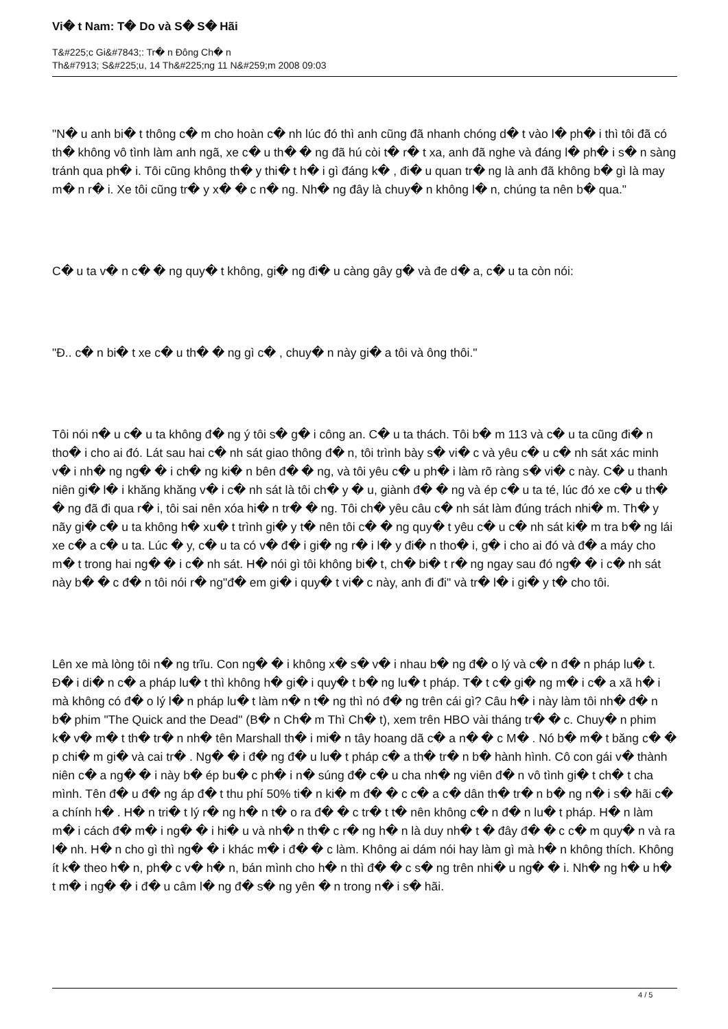Vi� t Nam: T� Do và S� S� Hãi
T&#225;c Gi&#7843;: Tr� n Đông Ch� n
Th&#7913; S&#225;u, 14 Th&#225;ng 11 N&#259;m 2008 09:03
"N� u anh bi� t thông c� m cho hoàn c� nh lúc đó thì anh cũng đã nhanh chóng d� t vào l� ph� i thì tôi đã có th� không vô tình làm anh ngã, xe c� u th� � ng đã hú còi t� r� t xa, anh đã nghe và đáng l� ph� i s� n sàng tránh qua ph� i. Tôi cũng không th� y thi� t h� i gì đáng k� , đi� u quan tr� ng là anh đã không b� gì là may m� n r� i. Xe tôi cũng tr� y x� � c n� ng. Nh� ng đây là chuy� n không l� n, chúng ta nên b� qua."
C� u ta v� n c� � ng quy� t không, gi� ng đi� u càng gây g� và đe d� a, c� u ta còn nói:
"Đ.. c� n bi� t xe c� u th� � ng gì c� , chuy� n này gi� a tôi và ông thôi."
Tôi nói n� u c� u ta không đ� ng ý tôi s� g� i công an. C� u ta thách. Tôi b� m 113 và c� u ta cũng đi� n tho� i cho ai đó. Lát sau hai c� nh sát giao thông đ� n, tôi trình bày s� vi� c và yêu c� u c� nh sát xác minh v� i nh� ng ng� � i ch� ng ki� n bên đ� � ng, và tôi yêu c� u ph� i làm rõ ràng s� vi� c này. C� u thanh niên gi� l� i khăng khăng v� i c� nh sát là tôi ch� y � u, giành đ� � ng và ép c� u ta té, lúc đó xe c� u th� � ng đã đi qua r� i, tôi sai nên xóa hi� n tr� � ng. Tôi ch� yêu câu c� nh sát làm đúng trách nhi� m. Th� y nãy gi� c� u ta không h� xu� t trình gi� y t� nên tôi c� � ng quy� t yêu c� u c� nh sát ki� m tra b� ng lái xe c� a c� u ta. Lúc � y, c� u ta có v� đ� i gi� ng r� i l� y đi� n tho� i, g� i cho ai đó và đ� a máy cho m� t trong hai ng� � i c� nh sát. H� nói gì tôi không bi� t, ch� bi� t r� ng ngay sau đó ng� � i c� nh sát này b� � c đ� n tôi nói r� ng"đ� em gi� i quy� t vi� c này, anh đi đi" và tr� l� i gi� y t� cho tôi.
Lên xe mà lòng tôi n� ng trĩu. Con ng� � i không x� s� v� i nhau b� ng đ� o lý và c� n đ� n pháp lu� t. Đ� i di� n c� a pháp lu� t thì không h� gi� i quy� t b� ng lu� t pháp. T� t c� gi� ng m� i c� a xã h� i mà không có đ� o lý l� n pháp lu� t làm n� n t� ng thì nó đ� ng trên cái gì? Câu h� i này làm tôi nh� đ� n b� phim "The Quick and the Dead" (B� n Ch� m Thì Ch� t), xem trên HBO vài tháng tr� � c. Chuy� n phim k� v� m� t th� tr� n nh� tên Marshall th� i mi� n tây hoang dã c� a n� � c M� . Nó b� m� t băng c� � p chi� m gi� và cai tr� . Ng� � i đ� ng đ� u lu� t pháp c� a th� tr� n b� hành hình. Cô con gái v� thành niên c� a ng� � i này b� ép bu� c ph� i n� súng đ� c� u cha nh� ng viên đ� n vô tình gi� t ch� t cha mình. Tên đ� u đ� ng áp đ� t thu phí 50% ti� n ki� m đ� � c c� a c� dân th� tr� n b� ng n� i s� hãi c� a chính h� . H� n tri� t lý r� ng h� n t� o ra đ� � c tr� t t� nên không c� n đ� n lu� t pháp. H� n làm m� i cách đ� m� i ng� � i hi� u và nh� n th� c r� ng h� n là duy nh� t � đây đ� � c c� m quy� n và ra l� nh. H� n cho gì thì ng� � i khác m� i đ� � c làm. Không ai dám nói hay làm gì mà h� n không thích. Không ít k� theo h� n, ph� c v� h� n, bán mình cho h� n thì đ� � c s� ng trên nhi� u ng� � i. Nh� ng h� u h� t m� i ng� � i đ� u câm l� ng đ� s� ng yên � n trong n� i s� hãi.
4 / 5